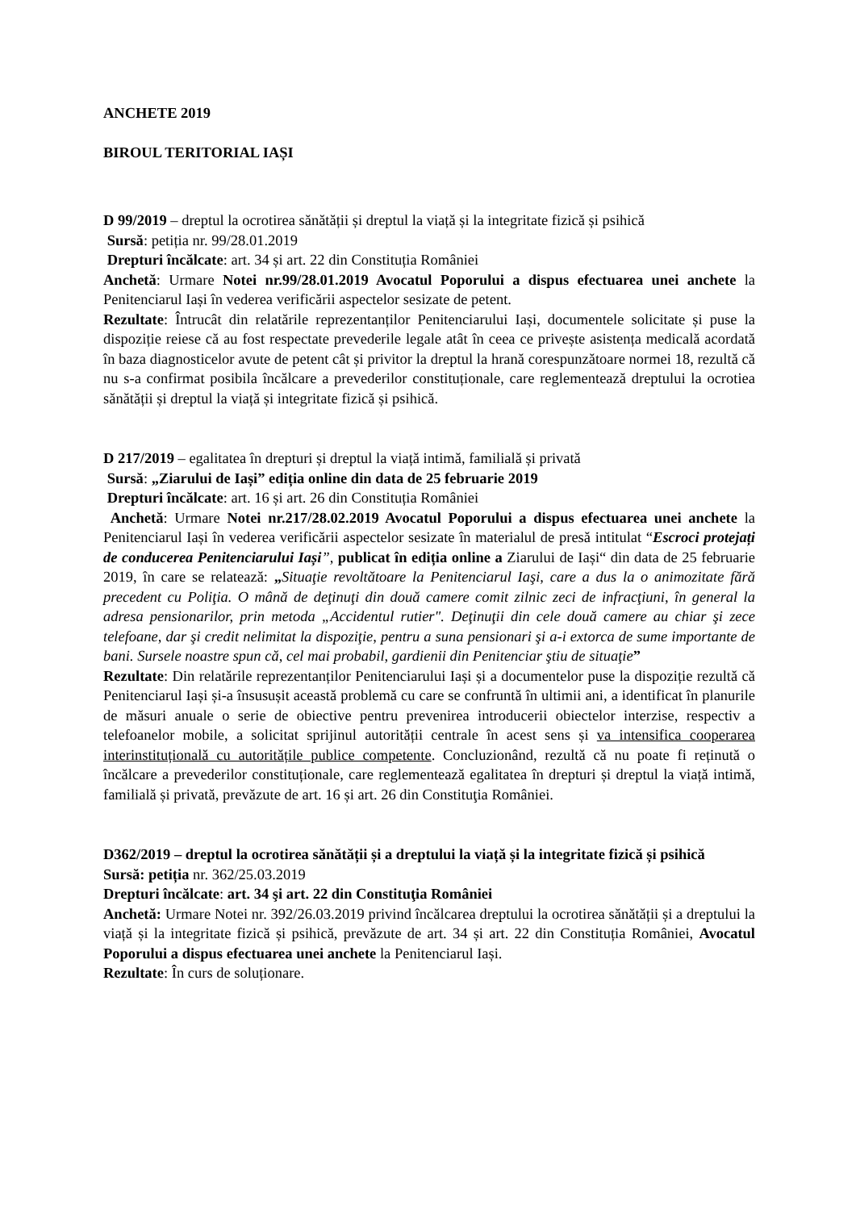ANCHETE 2019
BIROUL TERITORIAL IAȘI
D 99/2019 – dreptul la ocrotirea sănătății și dreptul la viață și la integritate fizică și psihică
Sursă: petiția nr. 99/28.01.2019
Drepturi încălcate: art. 34 și art. 22 din Constituția României
Anchetă: Urmare Notei nr.99/28.01.2019 Avocatul Poporului a dispus efectuarea unei anchete la Penitenciarul Iași în vederea verificării aspectelor sesizate de petent.
Rezultate: Întrucât din relatările reprezentanților Penitenciarului Iași, documentele solicitate și puse la dispoziție reiese că au fost respectate prevederile legale atât în ceea ce privește asistența medicală acordată în baza diagnosticelor avute de petent cât și privitor la dreptul la hrană corespunzătoare normei 18, rezultă că nu s-a confirmat posibila încălcare a prevederilor constituționale, care reglementează dreptului la ocrotiea sănătății și dreptul la viață și integritate fizică și psihică.
D 217/2019 – egalitatea în drepturi și dreptul la viață intimă, familială și privată
Sursă: „Ziarului de Iași” ediția online din data de 25 februarie 2019
Drepturi încălcate: art. 16 și art. 26 din Constituția României
Anchetă: Urmare Notei nr.217/28.02.2019 Avocatul Poporului a dispus efectuarea unei anchete la Penitenciarul Iași în vederea verificării aspectelor sesizate în materialul de presă intitulat “Escroci protejați de conducerea Penitenciarului Iași”, publicat în ediția online a Ziarului de Iași“ din data de 25 februarie 2019, în care se relatează: „Situaţie revoltătoare la Penitenciarul Iaşi, care a dus la o animozitate fără precedent cu Poliţia. O mână de deţinuţi din două camere comit zilnic zeci de infracţiuni, în general la adresa pensionarilor, prin metoda „Accidentul rutier". Deţinuţii din cele două camere au chiar şi zece telefoane, dar şi credit nelimitat la dispoziţie, pentru a suna pensionari şi a-i extorca de sume importante de bani. Sursele noastre spun că, cel mai probabil, gardienii din Penitenciar ştiu de situaţie”
Rezultate: Din relatările reprezentanților Penitenciarului Iași și a documentelor puse la dispoziție rezultă că Penitenciarul Iași și-a însusușit această problemă cu care se confruntă în ultimii ani, a identificat în planurile de măsuri anuale o serie de obiective pentru prevenirea introducerii obiectelor interzise, respectiv a telefoanelor mobile, a solicitat sprijinul autorității centrale în acest sens și va intensifica cooperarea interinstituțională cu autoritățile publice competente. Concluzionând, rezultă că nu poate fi reținută o încălcare a prevederilor constituționale, care reglementează egalitatea în drepturi și dreptul la viață intimă, familială și privată, prevăzute de art. 16 și art. 26 din Constituţia României.
D362/2019 – dreptul la ocrotirea sănătății și a dreptului la viață și la integritate fizică și psihică
Sursă: petiția nr. 362/25.03.2019
Drepturi încălcate: art. 34 şi art. 22 din Constituţia României
Anchetă: Urmare Notei nr. 392/26.03.2019 privind încălcarea dreptului la ocrotirea sănătății și a dreptului la viață și la integritate fizică și psihică, prevăzute de art. 34 și art. 22 din Constituția României, Avocatul Poporului a dispus efectuarea unei anchete la Penitenciarul Iași.
Rezultate: În curs de soluționare.